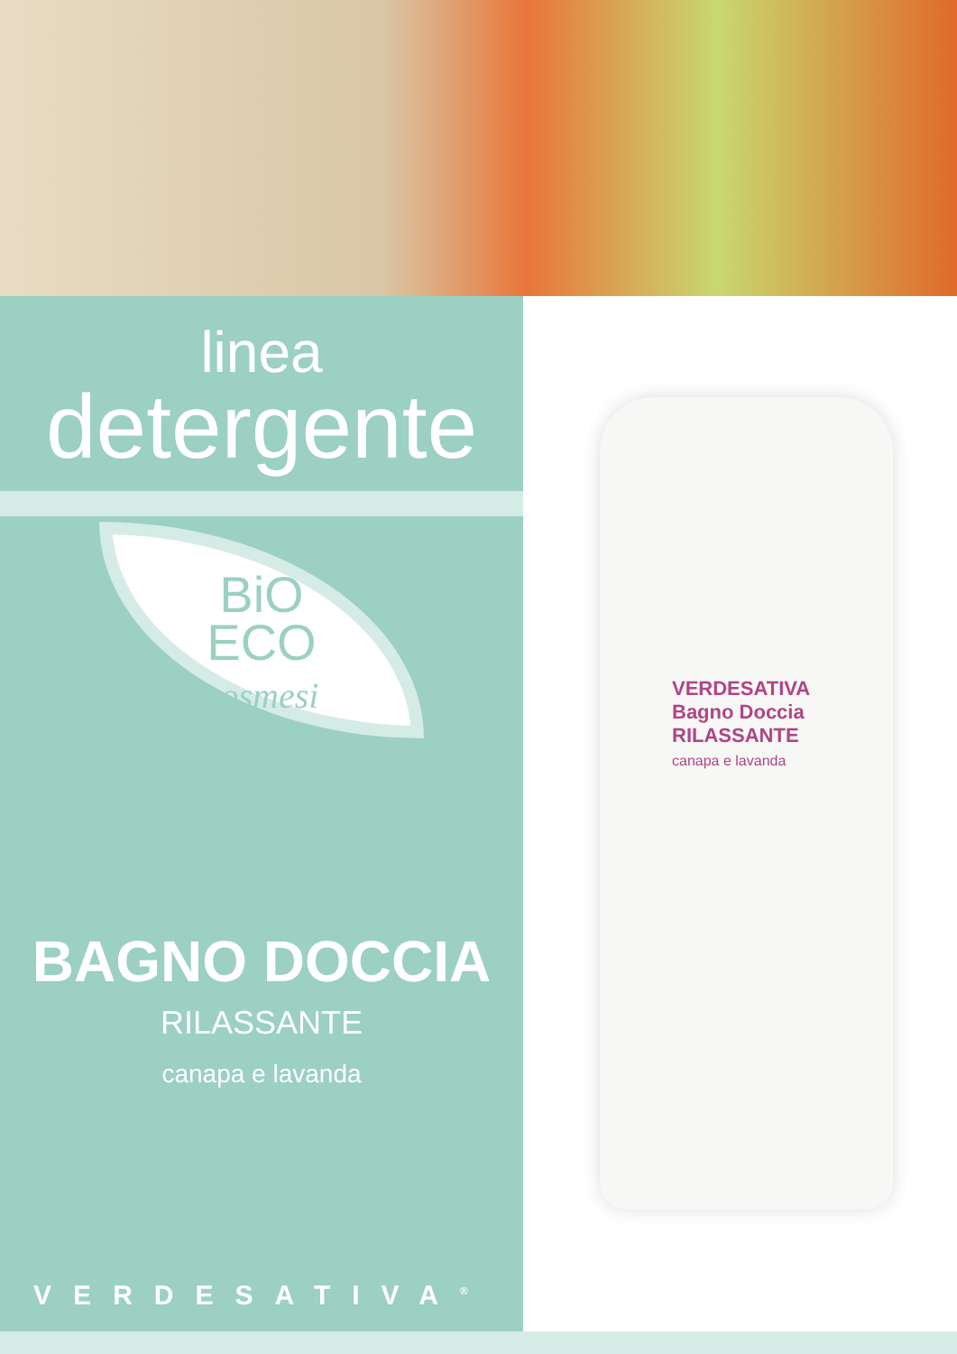linea
detergente
BiO
ECO
cosmesi
BAGNO DOCCIA
RILASSANTE
canapa e lavanda
VERDESATIVA<sup>®</sup>
VERDESATIVA
Bagno Doccia
RILASSANTE
canapa e lavanda